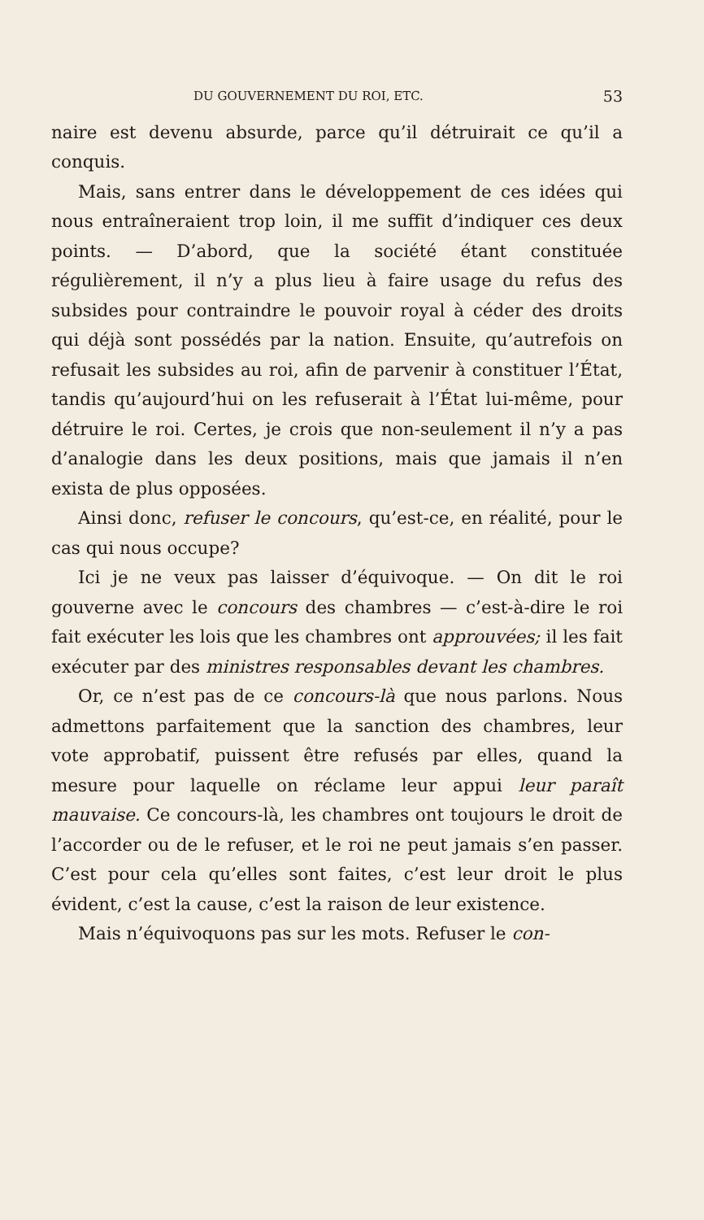DU GOUVERNEMENT DU ROI, ETC. 53
naire est devenu absurde, parce qu’il détruirait ce qu’il a conquis.
Mais, sans entrer dans le développement de ces idées qui nous entraîneraient trop loin, il me suffit d’indiquer ces deux points. — D’abord, que la société étant constituée régulièrement, il n’y a plus lieu à faire usage du refus des subsides pour contraindre le pouvoir royal à céder des droits qui déjà sont possédés par la nation. Ensuite, qu’autrefois on refusait les subsides au roi, afin de parvenir à constituer l’État, tandis qu’aujourd’hui on les refuserait à l’État lui-même, pour détruire le roi. Certes, je crois que non-seulement il n’y a pas d’analogie dans les deux positions, mais que jamais il n’en exista de plus opposées.
Ainsi donc, refuser le concours, qu’est-ce, en réalité, pour le cas qui nous occupe?
Ici je ne veux pas laisser d’équivoque. — On dit le roi gouverne avec le concours des chambres — c’est-à-dire le roi fait exécuter les lois que les chambres ont approuvées; il les fait exécuter par des ministres responsables devant les chambres.
Or, ce n’est pas de ce concours-là que nous parlons. Nous admettons parfaitement que la sanction des chambres, leur vote approbatif, puissent être refusés par elles, quand la mesure pour laquelle on réclame leur appui leur paraît mauvaise. Ce concours-là, les chambres ont toujours le droit de l’accorder ou de le refuser, et le roi ne peut jamais s’en passer. C’est pour cela qu’elles sont faites, c’est leur droit le plus évident, c’est la cause, c’est la raison de leur existence.
Mais n’équivoquons pas sur les mots. Refuser le con-